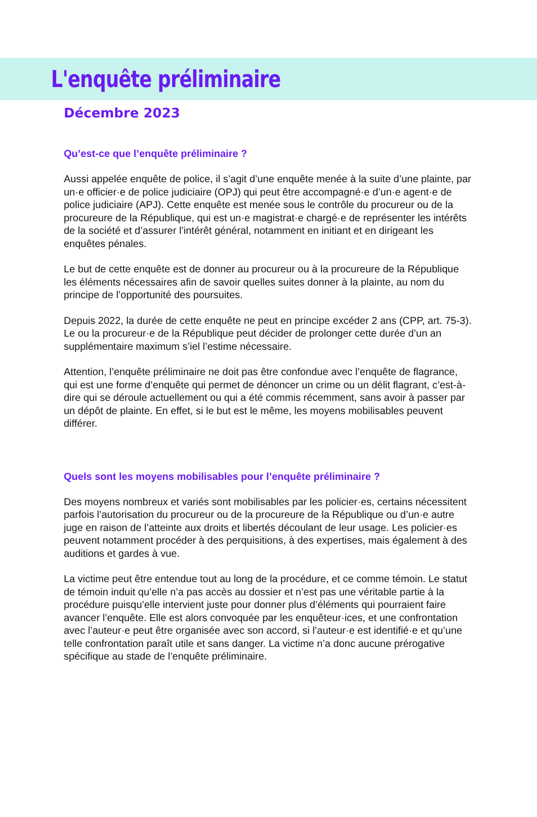L'enquête préliminaire
Décembre 2023
Qu’est-ce que l’enquête préliminaire ?
Aussi appelée enquête de police, il s’agit d’une enquête menée à la suite d’une plainte, par un·e officier·e de police judiciaire (OPJ) qui peut être accompagné·e d’un·e agent·e de police judiciaire (APJ). Cette enquête est menée sous le contrôle du procureur ou de la procureure de la République, qui est un·e magistrat·e chargé·e de représenter les intérêts de la société et d’assurer l’intérêt général, notamment en initiant et en dirigeant les enquêtes pénales.
Le but de cette enquête est de donner au procureur ou à la procureure de la République les éléments nécessaires afin de savoir quelles suites donner à la plainte, au nom du principe de l’opportunité des poursuites.
Depuis 2022, la durée de cette enquête ne peut en principe excéder 2 ans (CPP, art. 75-3). Le ou la procureur·e de la République peut décider de prolonger cette durée d’un an supplémentaire maximum s’iel l’estime nécessaire.
Attention, l’enquête préliminaire ne doit pas être confondue avec l’enquête de flagrance, qui est une forme d’enquête qui permet de dénoncer un crime ou un délit flagrant, c’est-à-dire qui se déroule actuellement ou qui a été commis récemment, sans avoir à passer par un dépôt de plainte. En effet, si le but est le même, les moyens mobilisables peuvent différer.
Quels sont les moyens mobilisables pour l’enquête préliminaire ?
Des moyens nombreux et variés sont mobilisables par les policier·es, certains nécessitent parfois l’autorisation du procureur ou de la procureure de la République ou d’un·e autre juge en raison de l’atteinte aux droits et libertés découlant de leur usage. Les policier·es peuvent notamment procéder à des perquisitions, à des expertises, mais également à des auditions et gardes à vue.
La victime peut être entendue tout au long de la procédure, et ce comme témoin. Le statut de témoin induit qu’elle n’a pas accès au dossier et n’est pas une véritable partie à la procédure puisqu’elle intervient juste pour donner plus d’éléments qui pourraient faire avancer l’enquête. Elle est alors convoquée par les enquêteur·ices, et une confrontation avec l’auteur·e peut être organisée avec son accord, si l’auteur·e est identifié·e et qu’une telle confrontation paraît utile et sans danger. La victime n’a donc aucune prérogative spécifique au stade de l’enquête préliminaire.